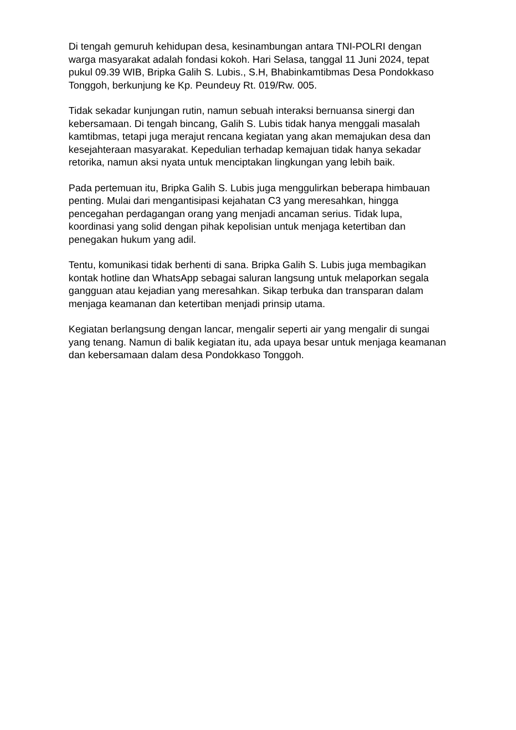Di tengah gemuruh kehidupan desa, kesinambungan antara TNI-POLRI dengan warga masyarakat adalah fondasi kokoh. Hari Selasa, tanggal 11 Juni 2024, tepat pukul 09.39 WIB, Bripka Galih S. Lubis., S.H, Bhabinkamtibmas Desa Pondokkaso Tonggoh, berkunjung ke Kp. Peundeuy Rt. 019/Rw. 005.
Tidak sekadar kunjungan rutin, namun sebuah interaksi bernuansa sinergi dan kebersamaan. Di tengah bincang, Galih S. Lubis tidak hanya menggali masalah kamtibmas, tetapi juga merajut rencana kegiatan yang akan memajukan desa dan kesejahteraan masyarakat. Kepedulian terhadap kemajuan tidak hanya sekadar retorika, namun aksi nyata untuk menciptakan lingkungan yang lebih baik.
Pada pertemuan itu, Bripka Galih S. Lubis juga menggulirkan beberapa himbauan penting. Mulai dari mengantisipasi kejahatan C3 yang meresahkan, hingga pencegahan perdagangan orang yang menjadi ancaman serius. Tidak lupa, koordinasi yang solid dengan pihak kepolisian untuk menjaga ketertiban dan penegakan hukum yang adil.
Tentu, komunikasi tidak berhenti di sana. Bripka Galih S. Lubis juga membagikan kontak hotline dan WhatsApp sebagai saluran langsung untuk melaporkan segala gangguan atau kejadian yang meresahkan. Sikap terbuka dan transparan dalam menjaga keamanan dan ketertiban menjadi prinsip utama.
Kegiatan berlangsung dengan lancar, mengalir seperti air yang mengalir di sungai yang tenang. Namun di balik kegiatan itu, ada upaya besar untuk menjaga keamanan dan kebersamaan dalam desa Pondokkaso Tonggoh.